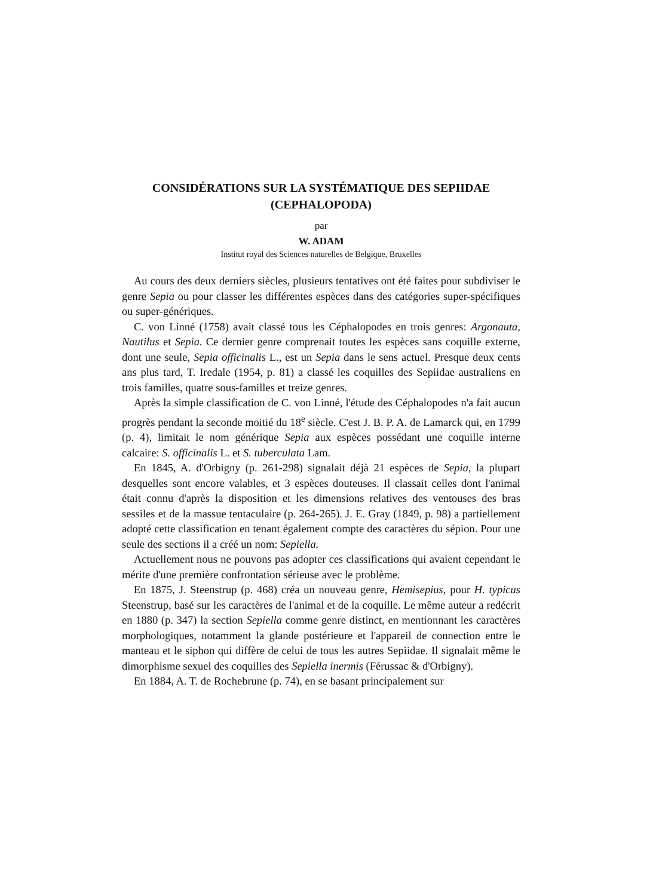CONSIDÉRATIONS SUR LA SYSTÉMATIQUE DES SEPIIDAE
(CEPHALOPODA)
par
W. ADAM
Institut royal des Sciences naturelles de Belgique, Bruxelles
Au cours des deux derniers siècles, plusieurs tentatives ont été faites pour subdiviser le genre Sepia ou pour classer les différentes espèces dans des catégories super-spécifiques ou super-génériques.
C. von Linné (1758) avait classé tous les Céphalopodes en trois genres: Argonauta, Nautilus et Sepia. Ce dernier genre comprenait toutes les espèces sans coquille externe, dont une seule, Sepia officinalis L., est un Sepia dans le sens actuel. Presque deux cents ans plus tard, T. Iredale (1954, p. 81) a classé les coquilles des Sepiidae australiens en trois familles, quatre sous-familles et treize genres.
Après la simple classification de C. von Linné, l'étude des Céphalopodes n'a fait aucun progrès pendant la seconde moitié du 18<sup>e</sup> siècle. C'est J. B. P. A. de Lamarck qui, en 1799 (p. 4), limitait le nom générique Sepia aux espèces possédant une coquille interne calcaire: S. officinalis L. et S. tuberculata Lam.
En 1845, A. d'Orbigny (p. 261-298) signalait déjà 21 espèces de Sepia, la plupart desquelles sont encore valables, et 3 espèces douteuses. Il classait celles dont l'animal était connu d'après la disposition et les dimensions relatives des ventouses des bras sessiles et de la massue tentaculaire (p. 264-265). J. E. Gray (1849, p. 98) a partiellement adopté cette classification en tenant également compte des caractères du sépion. Pour une seule des sections il a créé un nom: Sepiella.
Actuellement nous ne pouvons pas adopter ces classifications qui avaient cependant le mérite d'une première confrontation sérieuse avec le problème.
En 1875, J. Steenstrup (p. 468) créa un nouveau genre, Hemisepius, pour H. typicus Steenstrup, basé sur les caractères de l'animal et de la coquille. Le même auteur a redécrit en 1880 (p. 347) la section Sepiella comme genre distinct, en mentionnant les caractères morphologiques, notamment la glande postérieure et l'appareil de connection entre le manteau et le siphon qui diffère de celui de tous les autres Sepiidae. Il signalait même le dimorphisme sexuel des coquilles des Sepiella inermis (Férussac & d'Orbigny).
En 1884, A. T. de Rochebrune (p. 74), en se basant principalement sur